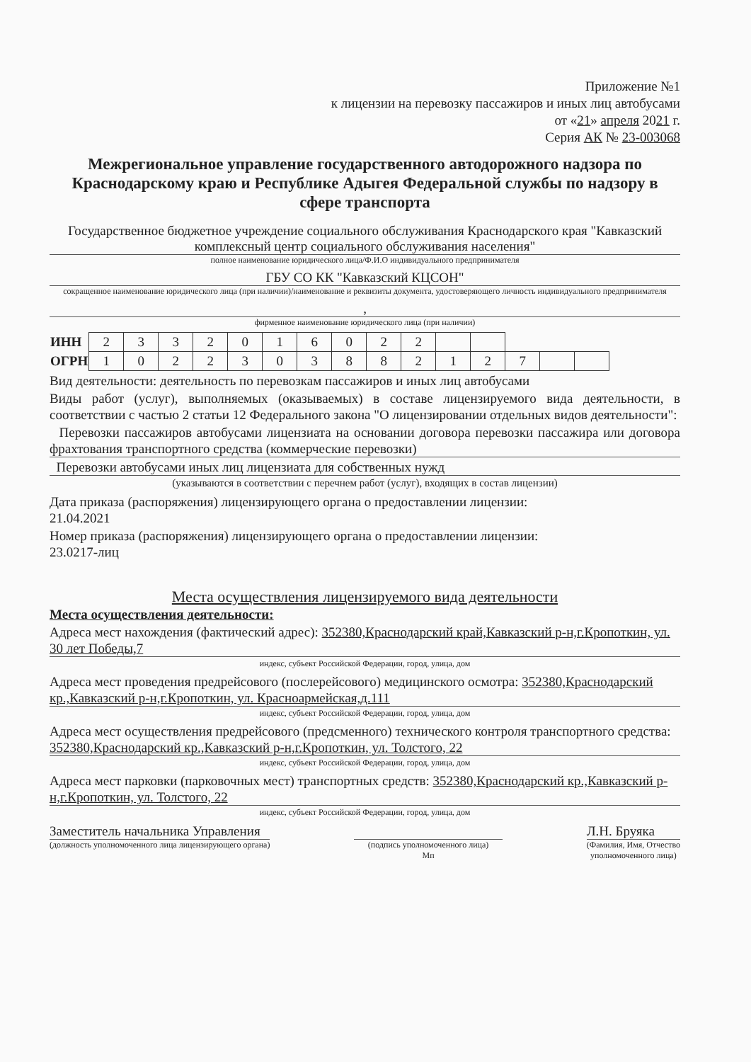Приложение №1
к лицензии на перевозку пассажиров и иных лиц автобусами
от «21» апреля 2021 г.
Серия АК № 23-003068
Межрегиональное управление государственного автодорожного надзора по Краснодарскому краю и Республике Адыгея Федеральной службы по надзору в сфере транспорта
Государственное бюджетное учреждение социального обслуживания Краснодарского края "Кавказский комплексный центр социального обслуживания населения"
полное наименование юридического лица/Ф.И.О индивидуального предпринимателя
ГБУ СО КК "Кавказский КЦСОН"
сокращенное наименование юридического лица (при наличии)/наименование и реквизиты документа, удостоверяющего личность индивидуального предпринимателя
,
фирменное наименование юридического лица (при наличии)
| ИНН | 2 | 3 | 3 | 2 | 0 | 1 | 6 | 0 | 2 | 2 | | | | | |
| ОГРН | 1 | 0 | 2 | 2 | 3 | 0 | 3 | 8 | 8 | 2 | 1 | 2 | 7 | | |
Вид деятельности: деятельность по перевозкам пассажиров и иных лиц автобусами
Виды работ (услуг), выполняемых (оказываемых) в составе лицензируемого вида деятельности, в соответствии с частью 2 статьи 12 Федерального закона "О лицензировании отдельных видов деятельности":
Перевозки пассажиров автобусами лицензиата на основании договора перевозки пассажира или договора фрахтования транспортного средства (коммерческие перевозки)
Перевозки автобусами иных лиц лицензиата для собственных нужд
(указываются в соответствии с перечнем работ (услуг), входящих в состав лицензии)
Дата приказа (распоряжения) лицензирующего органа о предоставлении лицензии:
21.04.2021
Номер приказа (распоряжения) лицензирующего органа о предоставлении лицензии:
23.0217-лиц
Места осуществления лицензируемого вида деятельности
Места осуществления деятельности:
Адреса мест нахождения (фактический адрес): 352380,Краснодарский край,Кавказский р-н,г.Кропоткин, ул. 30 лет Победы,7
индекс, субъект Российской Федерации, город, улица, дом
Адреса мест проведения предрейсового (послерейсового) медицинского осмотра: 352380,Краснодарский кр.,Кавказский р-н,г.Кропоткин, ул. Красноармейская,д.111
индекс, субъект Российской Федерации, город, улица, дом
Адреса мест осуществления предрейсового (предсменного) технического контроля транспортного средства: 352380,Краснодарский кр.,Кавказский р-н,г.Кропоткин, ул. Толстого, 22
индекс, субъект Российской Федерации, город, улица, дом
Адреса мест парковки (парковочных мест) транспортных средств: 352380,Краснодарский кр.,Кавказский р-н,г.Кропоткин, ул. Толстого, 22
индекс, субъект Российской Федерации, город, улица, дом
Заместитель начальника Управления
(должность уполномоченного лица лицензирующего органа)
(подпись уполномоченного лица)
Мп
Л.Н. Бруяка
(Фамилия, Имя, Отчество
уполномоченного лица)